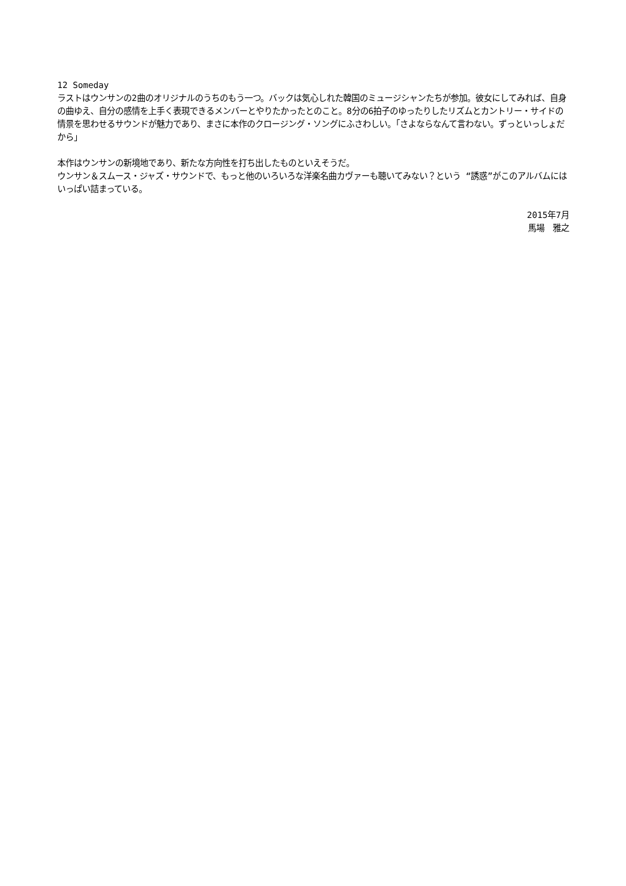12 Someday
ラストはウンサンの2曲のオリジナルのうちのもう一つ。バックは気心しれた韓国のミュージシャンたちが参加。彼女にしてみれば、自身の曲ゆえ、自分の感情を上手く表現できるメンバーとやりたかったとのこと。8分の6拍子のゆったりしたリズムとカントリー・サイドの情景を思わせるサウンドが魅力であり、まさに本作のクロージング・ソングにふさわしい。「さよならなんて言わない。ずっといっしょだから」
本作はウンサンの新境地であり、新たな方向性を打ち出したものといえそうだ。
ウンサン＆スムース・ジャズ・サウンドで、もっと他のいろいろな洋楽名曲カヴァーも聴いてみない？という “誘惑”がこのアルバムにはいっぱい詰まっている。
2015年7月
馬場　雅之